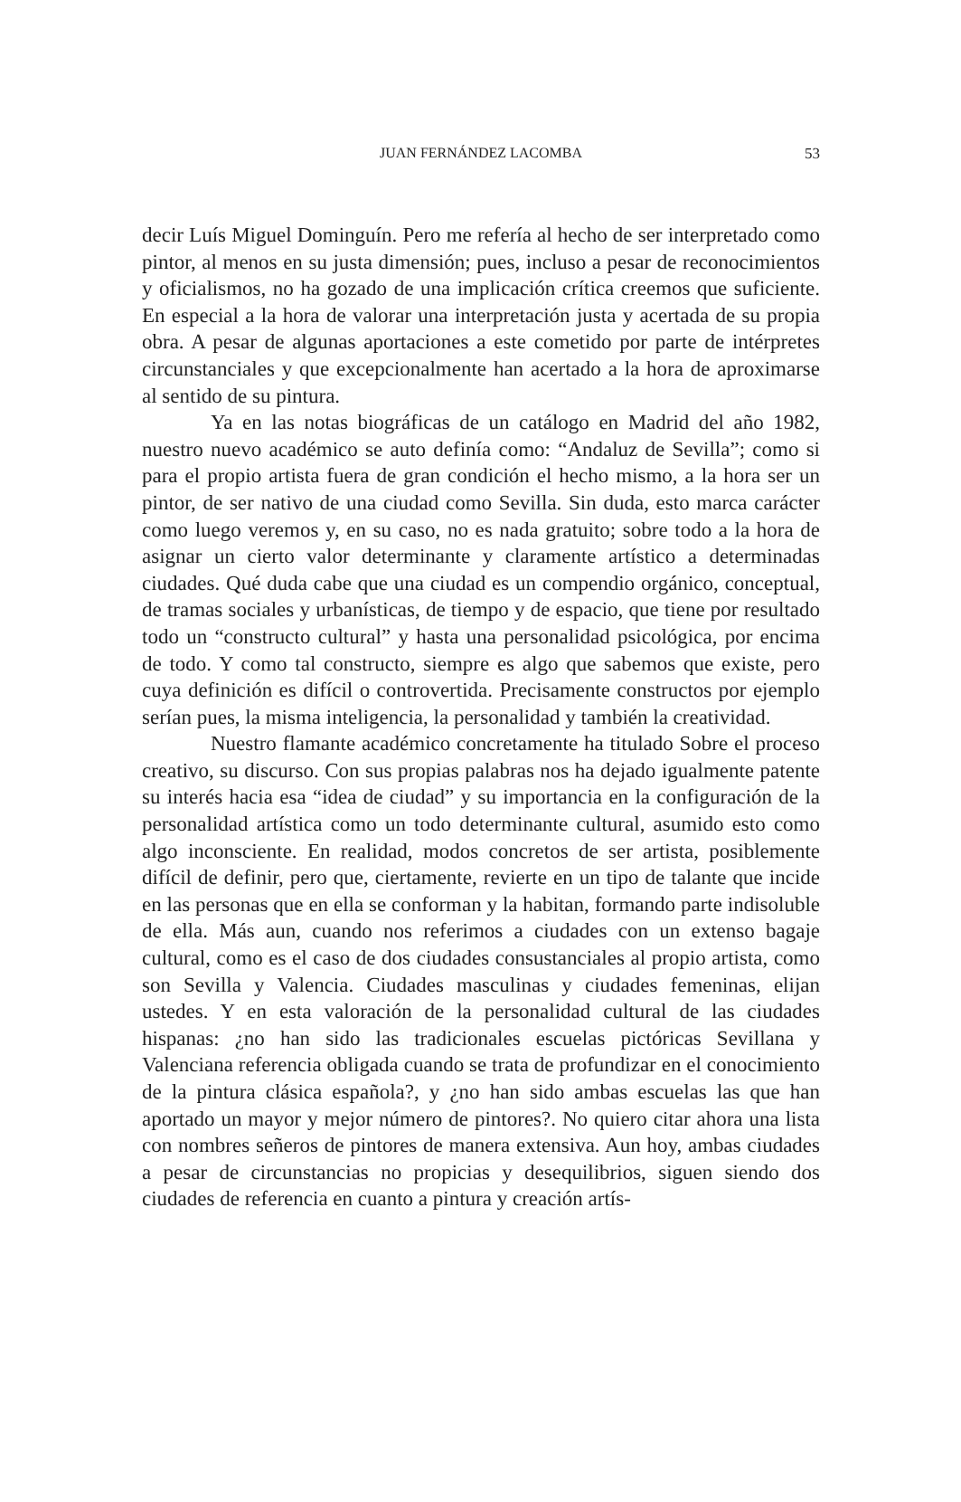JUAN FERNÁNDEZ LACOMBA
53
decir Luís Miguel Dominguín. Pero me refería al hecho de ser interpretado como pintor, al menos en su justa dimensión; pues, incluso a pesar de reconocimientos y oficialismos, no ha gozado de una implicación crítica creemos que suficiente. En especial a la hora de valorar una interpretación justa y acertada de su propia obra. A pesar de algunas aportaciones a este cometido por parte de intérpretes circunstanciales y que excepcionalmente han acertado a la hora de aproximarse al sentido de su pintura.
Ya en las notas biográficas de un catálogo en Madrid del año 1982, nuestro nuevo académico se auto definía como: “Andaluz de Sevilla”; como si para el propio artista fuera de gran condición el hecho mismo, a la hora ser un pintor, de ser nativo de una ciudad como Sevilla. Sin duda, esto marca carácter como luego veremos y, en su caso, no es nada gratuito; sobre todo a la hora de asignar un cierto valor determinante y claramente artístico a determinadas ciudades. Qué duda cabe que una ciudad es un compendio orgánico, conceptual, de tramas sociales y urbanísticas, de tiempo y de espacio, que tiene por resultado todo un “constructo cultural” y hasta una personalidad psicológica, por encima de todo. Y como tal constructo, siempre es algo que sabemos que existe, pero cuya definición es difícil o controvertida. Precisamente constructos por ejemplo serían pues, la misma inteligencia, la personalidad y también la creatividad.
Nuestro flamante académico concretamente ha titulado Sobre el proceso creativo, su discurso. Con sus propias palabras nos ha dejado igualmente patente su interés hacia esa “idea de ciudad” y su importancia en la configuración de la personalidad artística como un todo determinante cultural, asumido esto como algo inconsciente. En realidad, modos concretos de ser artista, posiblemente difícil de definir, pero que, ciertamente, revierte en un tipo de talante que incide en las personas que en ella se conforman y la habitan, formando parte indisoluble de ella. Más aun, cuando nos referimos a ciudades con un extenso bagaje cultural, como es el caso de dos ciudades consustanciales al propio artista, como son Sevilla y Valencia. Ciudades masculinas y ciudades femeninas, elijan ustedes. Y en esta valoración de la personalidad cultural de las ciudades hispanas: ¿no han sido las tradicionales escuelas pictóricas Sevillana y Valenciana referencia obligada cuando se trata de profundizar en el conocimiento de la pintura clásica española?, y ¿no han sido ambas escuelas las que han aportado un mayor y mejor número de pintores?. No quiero citar ahora una lista con nombres señeros de pintores de manera extensiva. Aun hoy, ambas ciudades a pesar de circunstancias no propicias y desequilibrios, siguen siendo dos ciudades de referencia en cuanto a pintura y creación artís-